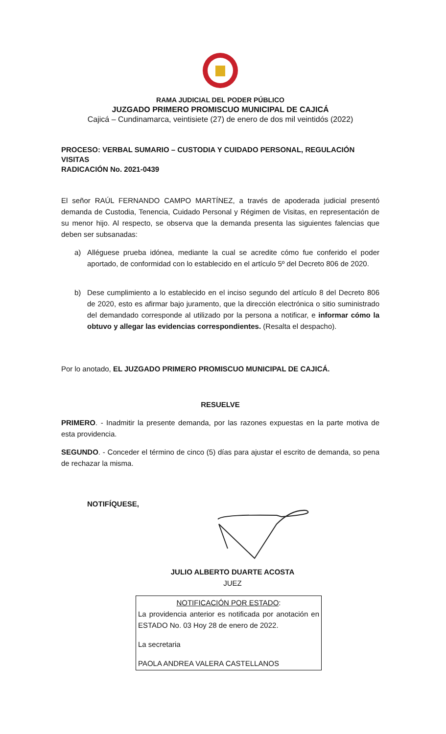RAMA JUDICIAL DEL PODER PÚBLICO
JUZGADO PRIMERO PROMISCUO MUNICIPAL DE CAJICÁ
Cajicá – Cundinamarca, veintisiete (27) de enero de dos mil veintidós (2022)
PROCESO: VERBAL SUMARIO – CUSTODIA Y CUIDADO PERSONAL, REGULACIÓN VISITAS
RADICACIÓN No. 2021-0439
El señor RAÚL FERNANDO CAMPO MARTÍNEZ, a través de apoderada judicial presentó demanda de Custodia, Tenencia, Cuidado Personal y Régimen de Visitas, en representación de su menor hijo. Al respecto, se observa que la demanda presenta las siguientes falencias que deben ser subsanadas:
a) Alléguese prueba idónea, mediante la cual se acredite cómo fue conferido el poder aportado, de conformidad con lo establecido en el artículo 5º del Decreto 806 de 2020.
b) Dese cumplimiento a lo establecido en el inciso segundo del artículo 8 del Decreto 806 de 2020, esto es afirmar bajo juramento, que la dirección electrónica o sitio suministrado del demandado corresponde al utilizado por la persona a notificar, e informar cómo la obtuvo y allegar las evidencias correspondientes. (Resalta el despacho).
Por lo anotado, EL JUZGADO PRIMERO PROMISCUO MUNICIPAL DE CAJICÁ.
RESUELVE
PRIMERO. - Inadmitir la presente demanda, por las razones expuestas en la parte motiva de esta providencia.
SEGUNDO. - Conceder el término de cinco (5) días para ajustar el escrito de demanda, so pena de rechazar la misma.
NOTIFÍQUESE,
JULIO ALBERTO DUARTE ACOSTA
JUEZ
NOTIFICACIÓN POR ESTADO:
La providencia anterior es notificada por anotación en ESTADO No. 03 Hoy 28 de enero de 2022.
La secretaria
PAOLA ANDREA VALERA CASTELLANOS